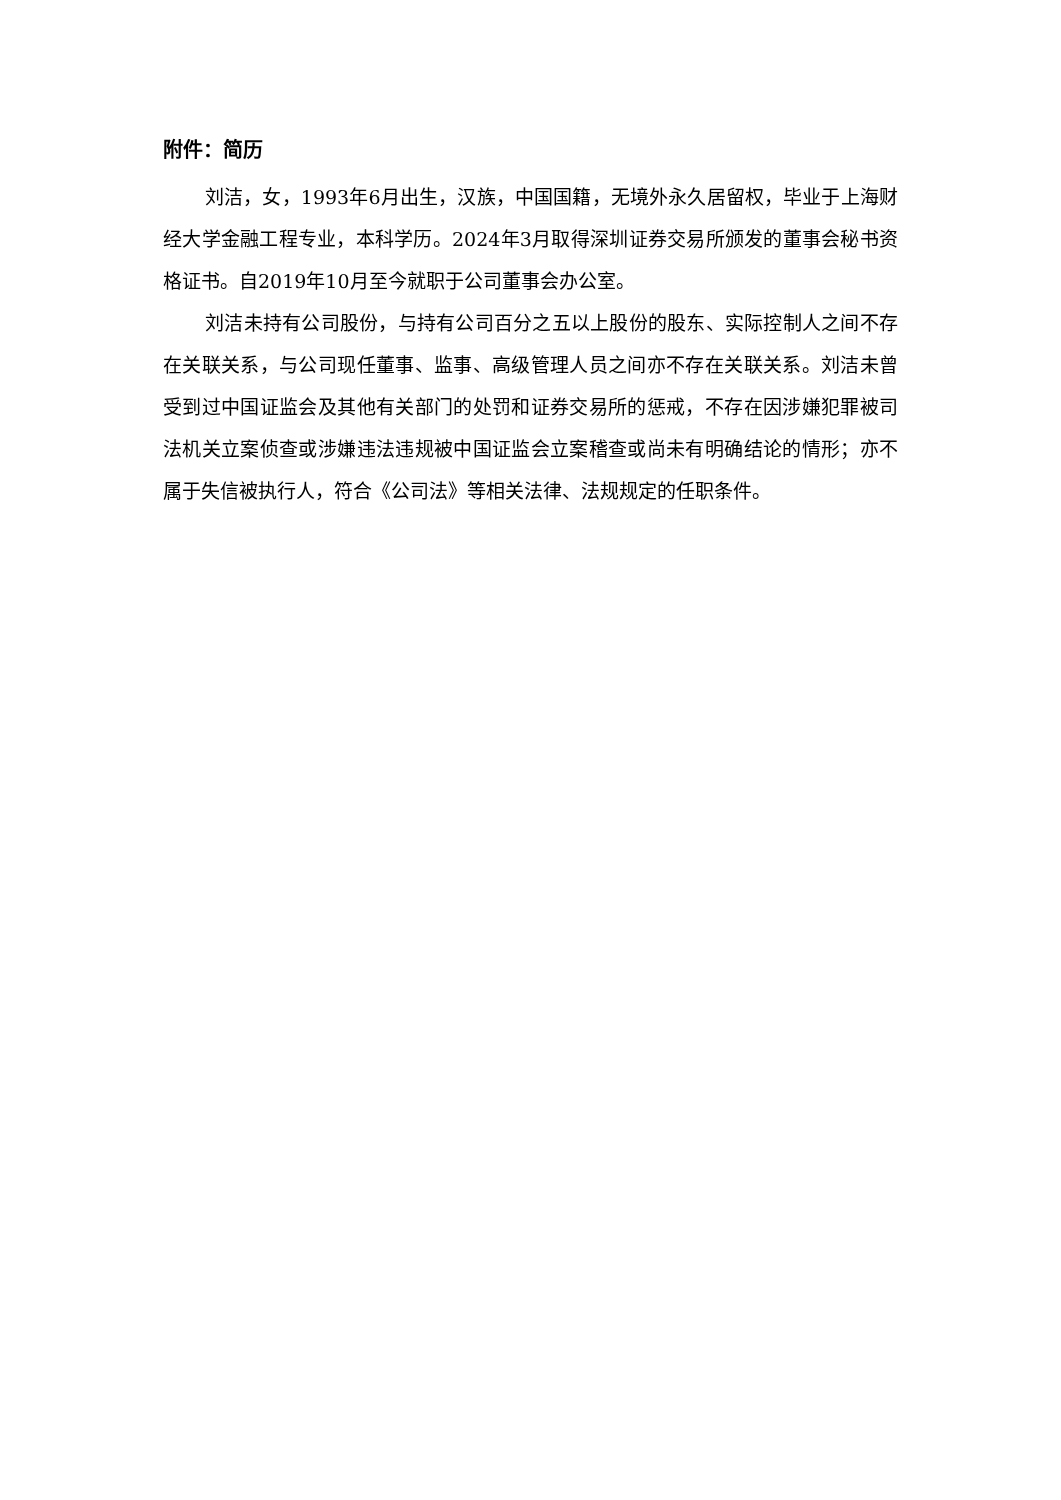附件：简历
刘洁，女，1993年6月出生，汉族，中国国籍，无境外永久居留权，毕业于上海财经大学金融工程专业，本科学历。2024年3月取得深圳证券交易所颁发的董事会秘书资格证书。自2019年10月至今就职于公司董事会办公室。
刘洁未持有公司股份，与持有公司百分之五以上股份的股东、实际控制人之间不存在关联关系，与公司现任董事、监事、高级管理人员之间亦不存在关联关系。刘洁未曾受到过中国证监会及其他有关部门的处罚和证券交易所的惩戒，不存在因涉嫌犯罪被司法机关立案侦查或涉嫌违法违规被中国证监会立案稽查或尚未有明确结论的情形；亦不属于失信被执行人，符合《公司法》等相关法律、法规规定的任职条件。